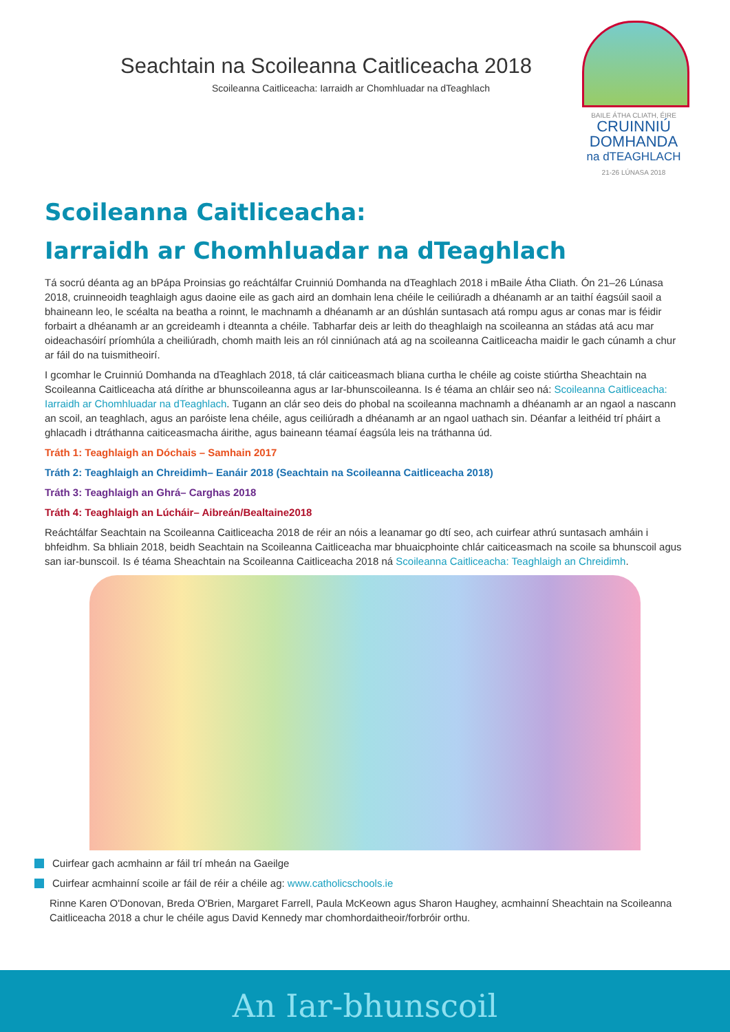Seachtain na Scoileanna Caitliceacha 2018
Scoileanna Caitliceacha: Iarraidh ar Chomhluadar na dTeaghlach
BAILE ÁTHA CLIATH, ÉIRE
CRUINNIÚ
DOMHANDA
na dTEAGHLACH
21-26 LÚNASA 2018
Scoileanna Caitliceacha:
Iarraidh ar Chomhluadar na dTeaghlach
Tá socrú déanta ag an bPápa Proinsias go reáchtálfar Cruinniú Domhanda na dTeaghlach 2018 i mBaile Átha Cliath. Ón 21–26 Lúnasa 2018, cruinneoidh teaghlaigh agus daoine eile as gach aird an domhain lena chéile le ceiliúradh a dhéanamh ar an taithí éagsúil saoil a bhaineann leo, le scéalta na beatha a roinnt, le machnamh a dhéanamh ar an dúshlán suntasach atá rompu agus ar conas mar is féidir forbairt a dhéanamh ar an gcreideamh i dteannta a chéile. Tabharfar deis ar leith do theaghlaigh na scoileanna an stádas atá acu mar oideachasóirí príomhúla a cheiliúradh, chomh maith leis an ról cinniúnach atá ag na scoileanna Caitliceacha maidir le gach cúnamh a chur ar fáil do na tuismitheoirí.
I gcomhar le Cruinniú Domhanda na dTeaghlach 2018, tá clár caiticeasmach bliana curtha le chéile ag coiste stiúrtha Sheachtain na Scoileanna Caitliceacha atá dírithe ar bhunscoileanna agus ar Iar-bhunscoileanna. Is é téama an chláir seo ná: Scoileanna Caitliceacha: Iarraidh ar Chomhluadar na dTeaghlach. Tugann an clár seo deis do phobal na scoileanna machnamh a dhéanamh ar an ngaol a nascann an scoil, an teaghlach, agus an paróiste lena chéile, agus ceiliúradh a dhéanamh ar an ngaol uathach sin. Déanfar a leithéid trí pháirt a ghlacadh i dtráthanna caiticeasmacha áirithe, agus baineann téamaí éagsúla leis na tráthanna úd.
Tráth 1: Teaghlaigh an Dóchais – Samhain 2017
Tráth 2: Teaghlaigh an Chreidimh– Eanáir 2018 (Seachtain na Scoileanna Caitliceacha 2018)
Tráth 3: Teaghlaigh an Ghrá– Carghas 2018
Tráth 4: Teaghlaigh an Lúcháir– Aibreán/Bealtaine2018
Reáchtálfar Seachtain na Scoileanna Caitliceacha 2018 de réir an nóis a leanamar go dtí seo, ach cuirfear athrú suntasach amháin i bhfeidhm. Sa bhliain 2018, beidh Seachtain na Scoileanna Caitliceacha mar bhuaicphointe chlár caiticeasmach na scoile sa bhunscoil agus san iar-bunscoil. Is é téama Sheachtain na Scoileanna Caitliceacha 2018 ná Scoileanna Caitliceacha: Teaghlaigh an Chreidimh.
Cuirfear gach acmhainn ar fáil trí mheán na Gaeilge
Cuirfear acmhainní scoile ar fáil de réir a chéile ag: www.catholicschools.ie
Rinne Karen O'Donovan, Breda O'Brien, Margaret Farrell, Paula McKeown agus Sharon Haughey, acmhainní Sheachtain na Scoileanna Caitliceacha 2018 a chur le chéile agus David Kennedy mar chomhordaitheoir/forbróir orthu.
An Iar-bhunscoil